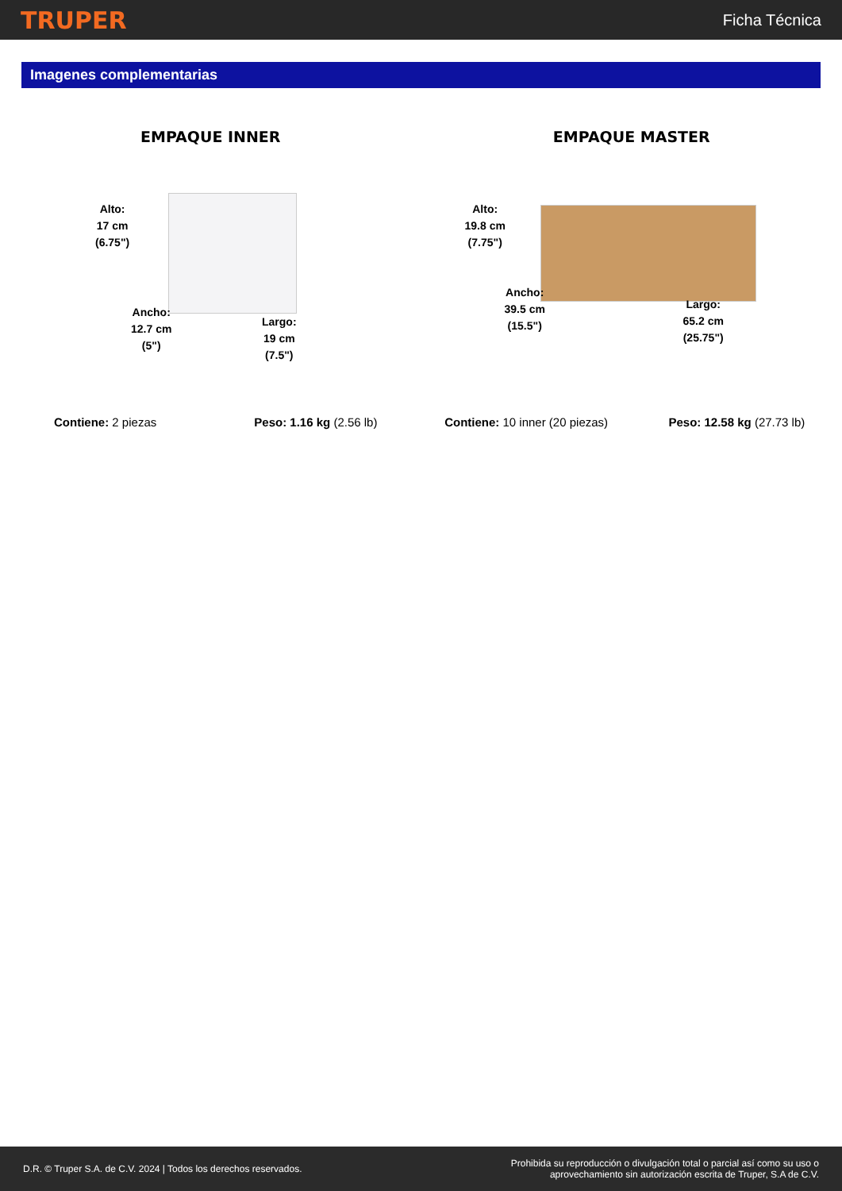TRUPER Ficha Técnica
Imagenes complementarias
EMPAQUE INNER
Alto:
17 cm
(6.75")
Ancho:
12.7 cm
(5")
Largo:
19 cm
(7.5")
Contiene: 2 piezas Peso: 1.16 kg (2.56 lb)
EMPAQUE MASTER
Alto:
19.8 cm
(7.75")
Ancho:
39.5 cm
(15.5")
Largo:
65.2 cm
(25.75")
Contiene: 10 inner (20 piezas) Peso: 12.58 kg (27.73 lb)
D.R. © Truper S.A. de C.V. 2024 | Todos los derechos reservados. Prohibida su reproducción o divulgación total o parcial así como su uso o
aprovechamiento sin autorización escrita de Truper, S.A de C.V.